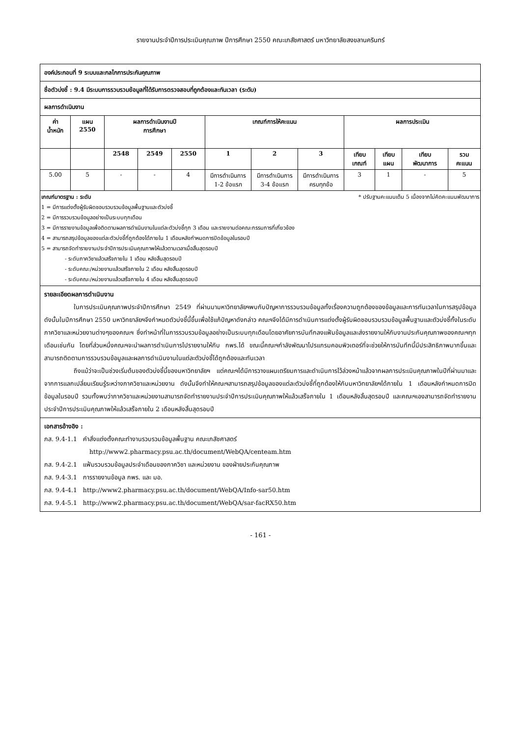รายงานประจำปีการประเมินคุณภาพ ปีการศึกษา 2550 คณะเภสัชศาสตร์ มหาวิทยาลัยสงขลานครินทร์
| องค์ประกอบที่ 9 ระบบและกลไกการประกันคุณภาพ | | | | | | | | | | | |
| ชื่อตัวบ่งชี้ : 9.4 มีระบบการรวบรวมข้อมูลที่ได้รับการตรวจสอบที่ถูกต้องและทันเวลา (ระดับ) | | | | | | | | | | | |
| ผลการดำเนินงาน | | | | | | | | | | | |
| ค่า น้ำหนัก | แผน 2550 | ผลการดำเนินงานปี การศึกษา | | | เกณฑ์การให้คะแนน | | | ผลการประเมิน | | | |
| | | 2548 | 2549 | 2550 | 1 | 2 | 3 | เทียบ เกณฑ์ | เทียบ แผน | เทียบ พัฒนาการ | รวม คะแนน |
| 5.00 | 5 | - | - | 4 | มีการดำเนินการ 1-2 ข้อแรก | มีการดำเนินการ 3-4 ข้อแรก | มีการดำเนินการ ครบทุกข้อ | 3 | 1 | - | 5 |
| เกณฑ์มาตรฐาน : ระดับ * ปรับฐานคะแนนเต็ม 5 เนื่องจากไม่คิดคะแนนพัฒนาการ 1 = มีการแต่งตั้งผู้รับผิดชอบรวบรวมข้อมูลพื้นฐานและตัวบ่งชี้ 2 = มีการรวบรวมข้อมูลอย่างเป็นระบบทุกเดือน 3 = มีการรายงานข้อมูลเพื่อติดตามผลการดำเนินงานในแต่ละตัวบ่งชี้ทุก 3 เดือน และรายงานต่อคณะกรรมการที่เกี่ยวข้อง 4 = สามารถสรุปข้อมูลของแต่ละตัวบ่งชี้ที่ถูกต้องได้ภายใน 1 เดือนหลังกำหนดการปิดข้อมูลในรอบปี 5 = สามารถจัดทำรายงานประจำปีการประเมินคุณภาพให้แล้วตามเวลาเมื่อสิ้นสุดรอบปี - ระดับภาควิชาแล้วเสร็จภายใน 1 เดือน หลังสิ้นสุดรอบปี - ระดับคณะ/หน่วยงานแล้วเสร็จภายใน 2 เดือน หลังสิ้นสุดรอบปี - ระดับคณะ/หน่วยงานแล้วเสร็จภายใน 4 เดือน หลังสิ้นสุดรอบปี | | | | | | | | | | | |
| รายละเอียดผลการดำเนินงาน ในการประเมินคุณภาพประจำปีการศึกษา 2549 ที่ผ่านมามหาวิทยาลัยฯพบกับปัญหาการรวบรวมข้อมูลทั้งเรื่องความถูกต้องของข้อมูลและการทันเวลาในการสรุปข้อมูล ดังนั้นในปีการศึกษา 2550 มหาวิทยาลัยฯจึงกำหนดตัวบ่งชี้นี้ขึ้นเพื่อใช้แก้ปัญหาดังกล่าว คณะฯจึงได้มีการดำเนินการแต่งตั้งผู้รับผิดชอบรวบรวมข้อมูลพื้นฐานและตัวบ่งชี้ทั้งในระดับภาควิชาและหน่วยงานต่างๆของคณะฯ ซึ่งทำหน้าที่ในการรวบรวมข้อมูลอย่างเป็นระบบทุกเดือนโดยอาศัยการบันทึกลงแฟ้มข้อมูลและส่งรายงานให้กับงานประกันคุณภาพของคณะฯทุกเดือนเช่นกัน โดยที่ส่วนหนึ่งคณะฯจะนำผลการดำเนินการไปรายงานให้กับ กพร.ได้ ขณะนี้คณะฯกำลังพัฒนาโปรแกรมคอมพิวเตอร์ที่จะช่วยให้การบันทึกนี้มีประสิทธิภาพมากขึ้นและสามารถติดตามการรวบรวมข้อมูลและผลการดำเนินงานในแต่ละตัวบ่งชี้ได้ถูกต้องและทันเวลา ถึงแม้ว่าจะเป็นช่วงเริ่มต้นของตัวบ่งชี้นี้ของมหาวิทยาลัยฯ แต่คณะฯได้มีการวางแผนเตรียมการและดำเนินการไว้ล่วงหน้าแล้วจากผลการประเมินคุณภาพในปีที่ผ่านมาและจากการแลกเปลี่ยนเรียนรู้ระหว่างภาควิชาและหน่วยงาน ดังนั้นจึงทำให้คณะฯสามารถสรุปข้อมูลของแต่ละตัวบ่งชี้ที่ถูกต้องให้กับมหาวิทยาลัยฯได้ภายใน 1 เดือนหลังกำหนดการปิดข้อมูลในรอบปี รวมทั้งพบว่าภาควิชาและหน่วยงานสามารถจัดทำรายงานประจำปีการประเมินคุณภาพให้แล้วเสร็จภายใน 1 เดือนหลังสิ้นสุดรอบปี และคณะฯเองสามารถจัดทำรายงานประจำปีการประเมินคุณภาพให้แล้วเสร็จภายใน 2 เดือนหลังสิ้นสุดรอบปี | | | | | | | | | | | |
| เอกสารอ้างอิง : ภส. 9.4-1.1 คำสั่งแต่งตั้งคณะทำงานรวบรวมข้อมูลพื้นฐาน คณะเภสัชศาสตร์ http://www2.pharmacy.psu.ac.th/document/WebQA/centeam.htm ภส. 9.4-2.1 แฟ้มรวบรวมข้อมูลประจำเดือนของภาควิชา และหน่วยงาน ของฝ่ายประกันคุณภาพ ภส. 9.4-3.1 การรายงานข้อมูล กพร. และ มอ. ภส. 9.4-4.1 http://www2.pharmacy.psu.ac.th/document/WebQA/Info-sar50.htm ภส. 9.4-5.1 http://www2.pharmacy.psu.ac.th/document/WebQA/sar-facRX50.htm | | | | | | | | | | | |
- 161 -